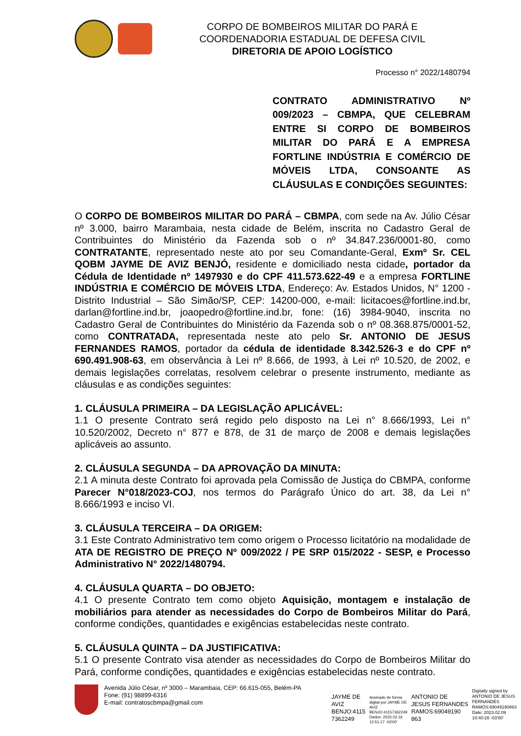CORPO DE BOMBEIROS MILITAR DO PARÁ E
COORDENADORIA ESTADUAL DE DEFESA CIVIL
DIRETORIA DE APOIO LOGÍSTICO
Processo n° 2022/1480794
CONTRATO ADMINISTRATIVO Nº 009/2023 – CBMPA, QUE CELEBRAM ENTRE SI CORPO DE BOMBEIROS MILITAR DO PARÁ E A EMPRESA FORTLINE INDÚSTRIA E COMÉRCIO DE MÓVEIS LTDA, CONSOANTE AS CLÁUSULAS E CONDIÇÕES SEGUINTES:
O CORPO DE BOMBEIROS MILITAR DO PARÁ – CBMPA, com sede na Av. Júlio César nº 3.000, bairro Marambaia, nesta cidade de Belém, inscrita no Cadastro Geral de Contribuintes do Ministério da Fazenda sob o nº 34.847.236/0001-80, como CONTRATANTE, representado neste ato por seu Comandante-Geral, Exmº Sr. CEL QOBM JAYME DE AVIZ BENJÓ, residente e domiciliado nesta cidade, portador da Cédula de Identidade nº 1497930 e do CPF 411.573.622-49 e a empresa FORTLINE INDÚSTRIA E COMÉRCIO DE MÓVEIS LTDA, Endereço: Av. Estados Unidos, N° 1200 - Distrito Industrial – São Simão/SP, CEP: 14200-000, e-mail: licitacoes@fortline.ind.br, darlan@fortline.ind.br, joaopedro@fortline.ind.br, fone: (16) 3984-9040, inscrita no Cadastro Geral de Contribuintes do Ministério da Fazenda sob o nº 08.368.875/0001-52, como CONTRATADA, representada neste ato pelo Sr. ANTONIO DE JESUS FERNANDES RAMOS, portador da cédula de identidade 8.342.526-3 e do CPF nº 690.491.908-63, em observância à Lei nº 8.666, de 1993, à Lei nº 10.520, de 2002, e demais legislações correlatas, resolvem celebrar o presente instrumento, mediante as cláusulas e as condições seguintes:
1. CLÁUSULA PRIMEIRA – DA LEGISLAÇÃO APLICÁVEL:
1.1 O presente Contrato será regido pelo disposto na Lei n° 8.666/1993, Lei n° 10.520/2002, Decreto n° 877 e 878, de 31 de março de 2008 e demais legislações aplicáveis ao assunto.
2. CLÁUSULA SEGUNDA – DA APROVAÇÃO DA MINUTA:
2.1 A minuta deste Contrato foi aprovada pela Comissão de Justiça do CBMPA, conforme Parecer N°018/2023-COJ, nos termos do Parágrafo Único do art. 38, da Lei n° 8.666/1993 e inciso VI.
3. CLÁUSULA TERCEIRA – DA ORIGEM:
3.1 Este Contrato Administrativo tem como origem o Processo licitatório na modalidade de ATA DE REGISTRO DE PREÇO Nº 009/2022 / PE SRP 015/2022 - SESP, e Processo Administrativo N° 2022/1480794.
4. CLÁUSULA QUARTA – DO OBJETO:
4.1 O presente Contrato tem como objeto Aquisição, montagem e instalação de mobiliários para atender as necessidades do Corpo de Bombeiros Militar do Pará, conforme condições, quantidades e exigências estabelecidas neste contrato.
5. CLÁUSULA QUINTA – DA JUSTIFICATIVA:
5.1 O presente Contrato visa atender as necessidades do Corpo de Bombeiros Militar do Pará, conforme condições, quantidades e exigências estabelecidas neste contrato.
Avenida Júlio César, nº 3000 – Marambaia, CEP: 66.615-055, Belém-PA
Fone: (91) 98899-6316
E-mail: contratoscbmpa@gmail.com
JAYME DE
AVIZ
BENJO:4115
7362249
Assinado de forma
digital por JAYME DE
AVIZ
BENJO:41157362249
Dados: 2023.02.16
12:51:17 -03'00'
ANTONIO DE
JESUS FERNANDES
RAMOS:69049190
863
Digitally signed by
ANTONIO DE JESUS
FERNANDES
RAMOS:69049190863
Date: 2023.02.09
10:40:28 -03'00'